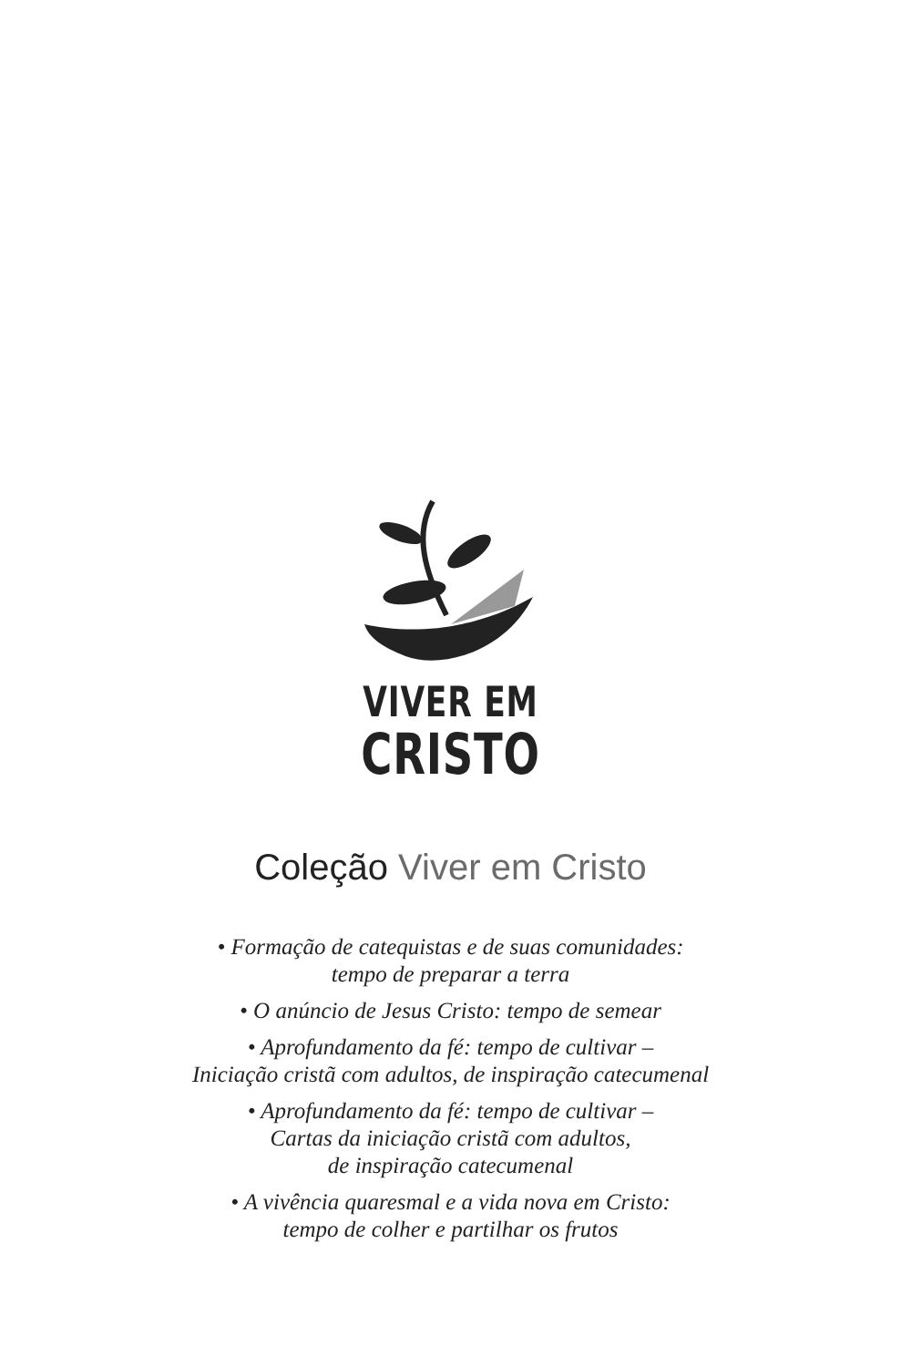VIVER EM
CRISTO
Coleção Viver em Cristo
• Formação de catequistas e de suas comunidades:
tempo de preparar a terra
• O anúncio de Jesus Cristo: tempo de semear
• Aprofundamento da fé: tempo de cultivar –
Iniciação cristã com adultos, de inspiração catecumenal
• Aprofundamento da fé: tempo de cultivar –
Cartas da iniciação cristã com adultos,
de inspiração catecumenal
• A vivência quaresmal e a vida nova em Cristo:
tempo de colher e partilhar os frutos